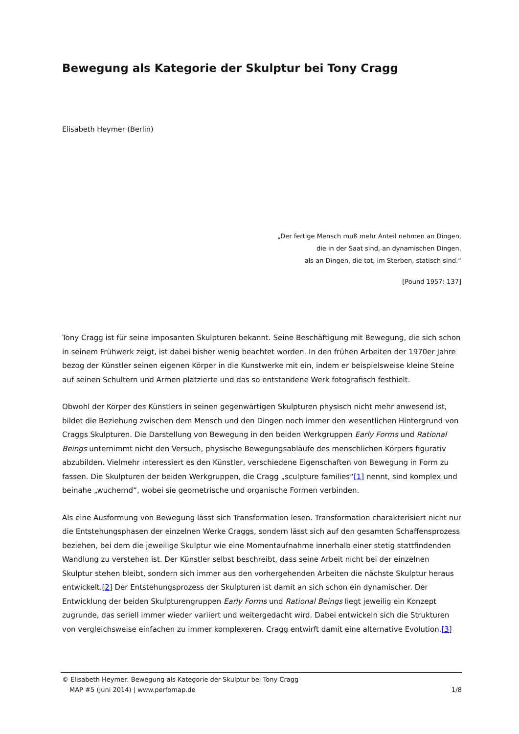Bewegung als Kategorie der Skulptur bei Tony Cragg
Elisabeth Heymer (Berlin)
„Der fertige Mensch muß mehr Anteil nehmen an Dingen,
die in der Saat sind, an dynamischen Dingen,
als an Dingen, die tot, im Sterben, statisch sind.“
[Pound 1957: 137]
Tony Cragg ist für seine imposanten Skulpturen bekannt. Seine Beschäftigung mit Bewegung, die sich schon in seinem Frühwerk zeigt, ist dabei bisher wenig beachtet worden. In den frühen Arbeiten der 1970er Jahre bezog der Künstler seinen eigenen Körper in die Kunstwerke mit ein, indem er beispielsweise kleine Steine auf seinen Schultern und Armen platzierte und das so entstandene Werk fotografisch festhielt.
Obwohl der Körper des Künstlers in seinen gegenwärtigen Skulpturen physisch nicht mehr anwesend ist, bildet die Beziehung zwischen dem Mensch und den Dingen noch immer den wesentlichen Hintergrund von Craggs Skulpturen. Die Darstellung von Bewegung in den beiden Werkgruppen Early Forms und Rational Beings unternimmt nicht den Versuch, physische Bewegungsabläufe des menschlichen Körpers figurativ abzubilden. Vielmehr interessiert es den Künstler, verschiedene Eigenschaften von Bewegung in Form zu fassen. Die Skulpturen der beiden Werkgruppen, die Cragg „sculpture families“[1] nennt, sind komplex und beinahe „wuchernd“, wobei sie geometrische und organische Formen verbinden.
Als eine Ausformung von Bewegung lässt sich Transformation lesen. Transformation charakterisiert nicht nur die Entstehungsphasen der einzelnen Werke Craggs, sondern lässt sich auf den gesamten Schaffensprozess beziehen, bei dem die jeweilige Skulptur wie eine Momentaufnahme innerhalb einer stetig stattfindenden Wandlung zu verstehen ist. Der Künstler selbst beschreibt, dass seine Arbeit nicht bei der einzelnen Skulptur stehen bleibt, sondern sich immer aus den vorhergehenden Arbeiten die nächste Skulptur heraus entwickelt.[2] Der Entstehungsprozess der Skulpturen ist damit an sich schon ein dynamischer. Der Entwicklung der beiden Skulpturengruppen Early Forms und Rational Beings liegt jeweilig ein Konzept zugrunde, das seriell immer wieder variiert und weitergedacht wird. Dabei entwickeln sich die Strukturen von vergleichsweise einfachen zu immer komplexeren. Cragg entwirft damit eine alternative Evolution.[3]
© Elisabeth Heymer: Bewegung als Kategorie der Skulptur bei Tony Cragg
MAP #5 (Juni 2014) | www.perfomap.de 1/8